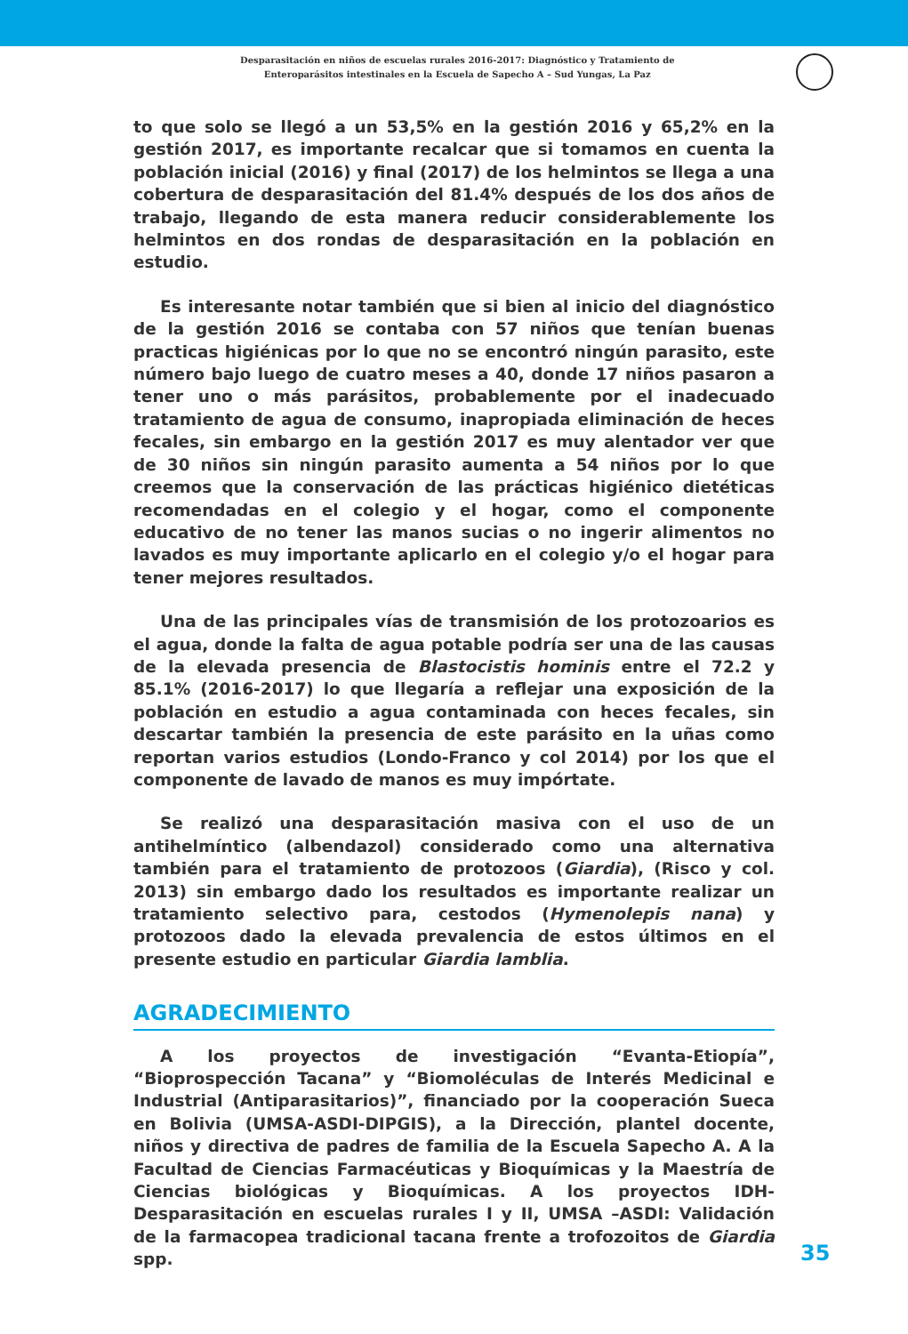Desparasitación en niños de escuelas rurales 2016-2017: Diagnóstico y Tratamiento de
Enteroparásitos intestinales en la Escuela de Sapecho A – Sud Yungas, La Paz
to que solo se llegó a un 53,5% en la gestión 2016 y 65,2% en la gestión 2017, es importante recalcar que si tomamos en cuenta la población inicial (2016) y final (2017) de los helmintos se llega a una cobertura de desparasitación del 81.4% después de los dos años de trabajo, llegando de esta manera reducir considerablemente los helmintos en dos rondas de desparasitación en la población en estudio.
Es interesante notar también que si bien al inicio del diagnóstico de la gestión 2016 se contaba con 57 niños que tenían buenas practicas higiénicas por lo que no se encontró ningún parasito, este número bajo luego de cuatro meses a 40, donde 17 niños pasaron a tener uno o más parásitos, probablemente por el inadecuado tratamiento de agua de consumo, inapropiada eliminación de heces fecales, sin embargo en la gestión 2017 es muy alentador ver que de 30 niños sin ningún parasito aumenta a 54 niños por lo que creemos que la conservación de las prácticas higiénico dietéticas recomendadas en el colegio y el hogar, como el componente educativo de no tener las manos sucias o no ingerir alimentos no lavados es muy importante aplicarlo en el colegio y/o el hogar para tener mejores resultados.
Una de las principales vías de transmisión de los protozoarios es el agua, donde la falta de agua potable podría ser una de las causas de la elevada presencia de Blastocistis hominis entre el 72.2 y 85.1% (2016-2017) lo que llegaría a reflejar una exposición de la población en estudio a agua contaminada con heces fecales, sin descartar también la presencia de este parásito en la uñas como reportan varios estudios (Londo-Franco y col 2014) por los que el componente de lavado de manos es muy impórtate.
Se realizó una desparasitación masiva con el uso de un antihelmíntico (albendazol) considerado como una alternativa también para el tratamiento de protozoos (Giardia), (Risco y col. 2013) sin embargo dado los resultados es importante realizar un tratamiento selectivo para, cestodos (Hymenolepis nana) y protozoos dado la elevada prevalencia de estos últimos en el presente estudio en particular Giardia lamblia.
AGRADECIMIENTO
A los proyectos de investigación “Evanta-Etiopía”, “Bioprospección Tacana” y “Biomoléculas de Interés Medicinal e Industrial (Antiparasitarios)”, financiado por la cooperación Sueca en Bolivia (UMSA-ASDI-DIPGIS), a la Dirección, plantel docente, niños y directiva de padres de familia de la Escuela Sapecho A. A la Facultad de Ciencias Farmacéuticas y Bioquímicas y la Maestría de Ciencias biológicas y Bioquímicas. A los proyectos IDH-Desparasitación en escuelas rurales I y II, UMSA –ASDI: Validación de la farmacopea tradicional tacana frente a trofozoitos de Giardia spp.
35